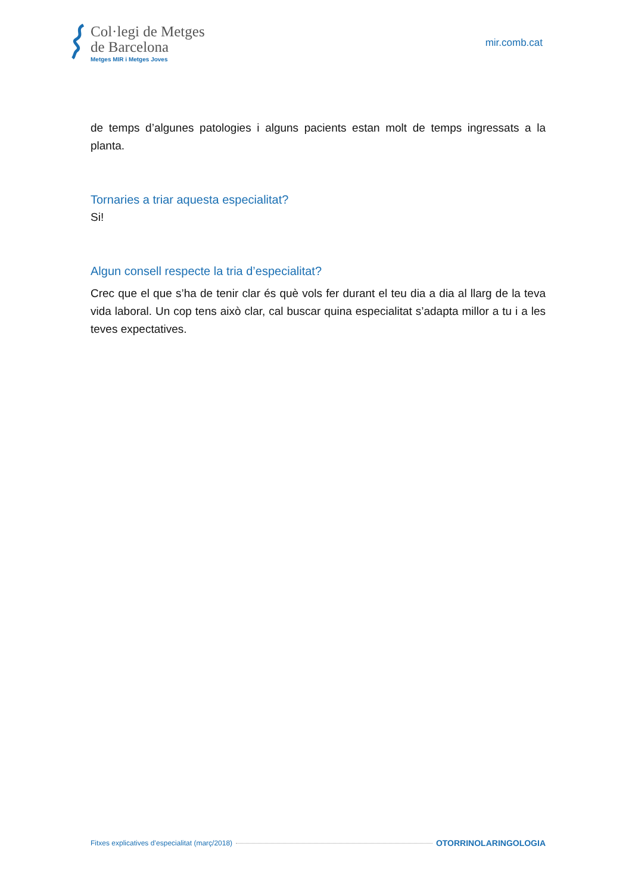Col·legi de Metges
de Barcelona
Metges MIR i Metges Joves
mir.comb.cat
de temps d’algunes patologies i alguns pacients estan molt de temps ingressats a la planta.
Tornaries a triar aquesta especialitat?
Si!
Algun consell respecte la tria d’especialitat?
Crec que el que s’ha de tenir clar és què vols fer durant el teu dia a dia al llarg de la teva vida laboral. Un cop tens això clar, cal buscar quina especialitat s’adapta millor a tu i a les teves expectatives.
Fitxes explicatives d’especialitat (març/2018) OTORRINOLARINGOLOGIA